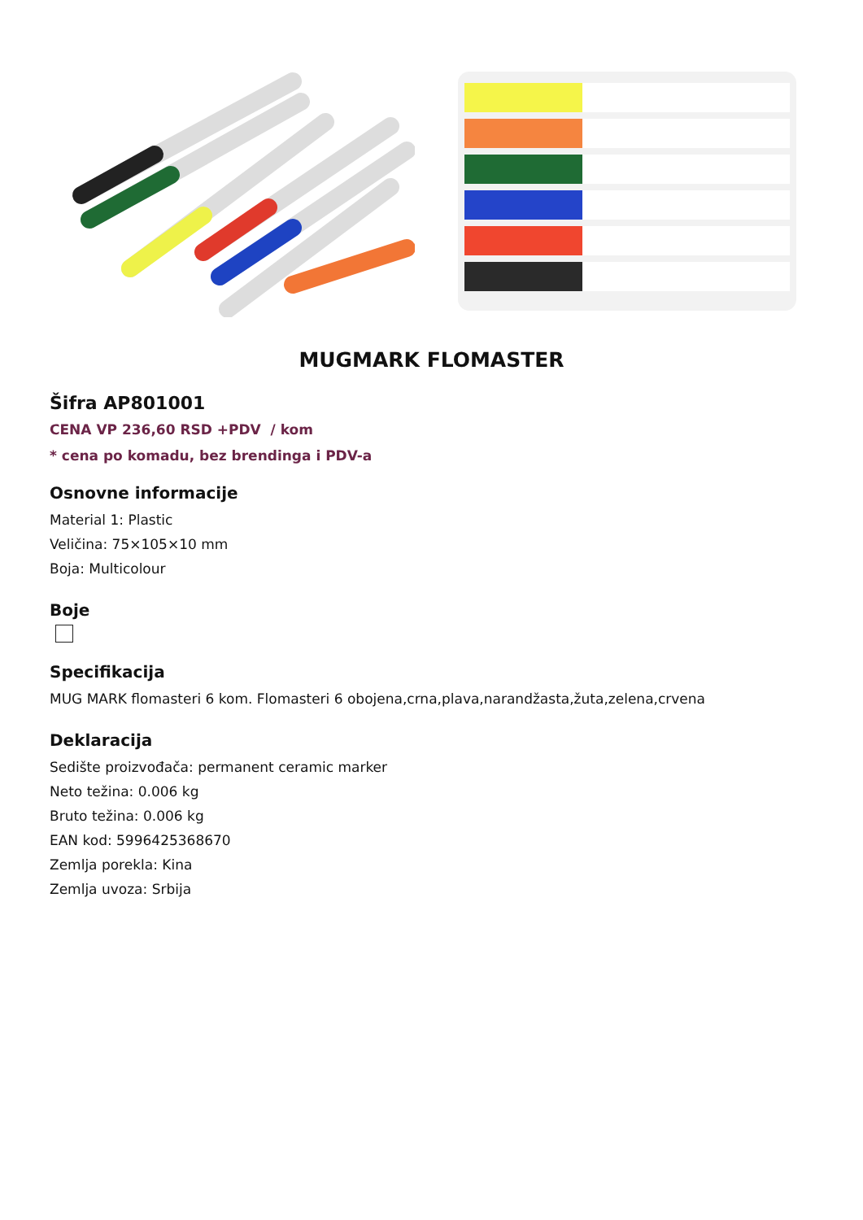MUGMARK FLOMASTER
Šifra AP801001
CENA VP 236,60 RSD +PDV / kom
* cena po komadu, bez brendinga i PDV-a
Osnovne informacije
Material 1: Plastic
Veličina: 75×105×10 mm
Boja: Multicolour
Boje
Specifikacija
MUG MARK flomasteri 6 kom. Flomasteri 6 obojena,crna,plava,narandžasta,žuta,zelena,crvena
Deklaracija
Sedište proizvođača: permanent ceramic marker
Neto težina: 0.006 kg
Bruto težina: 0.006 kg
EAN kod: 5996425368670
Zemlja porekla: Kina
Zemlja uvoza: Srbija